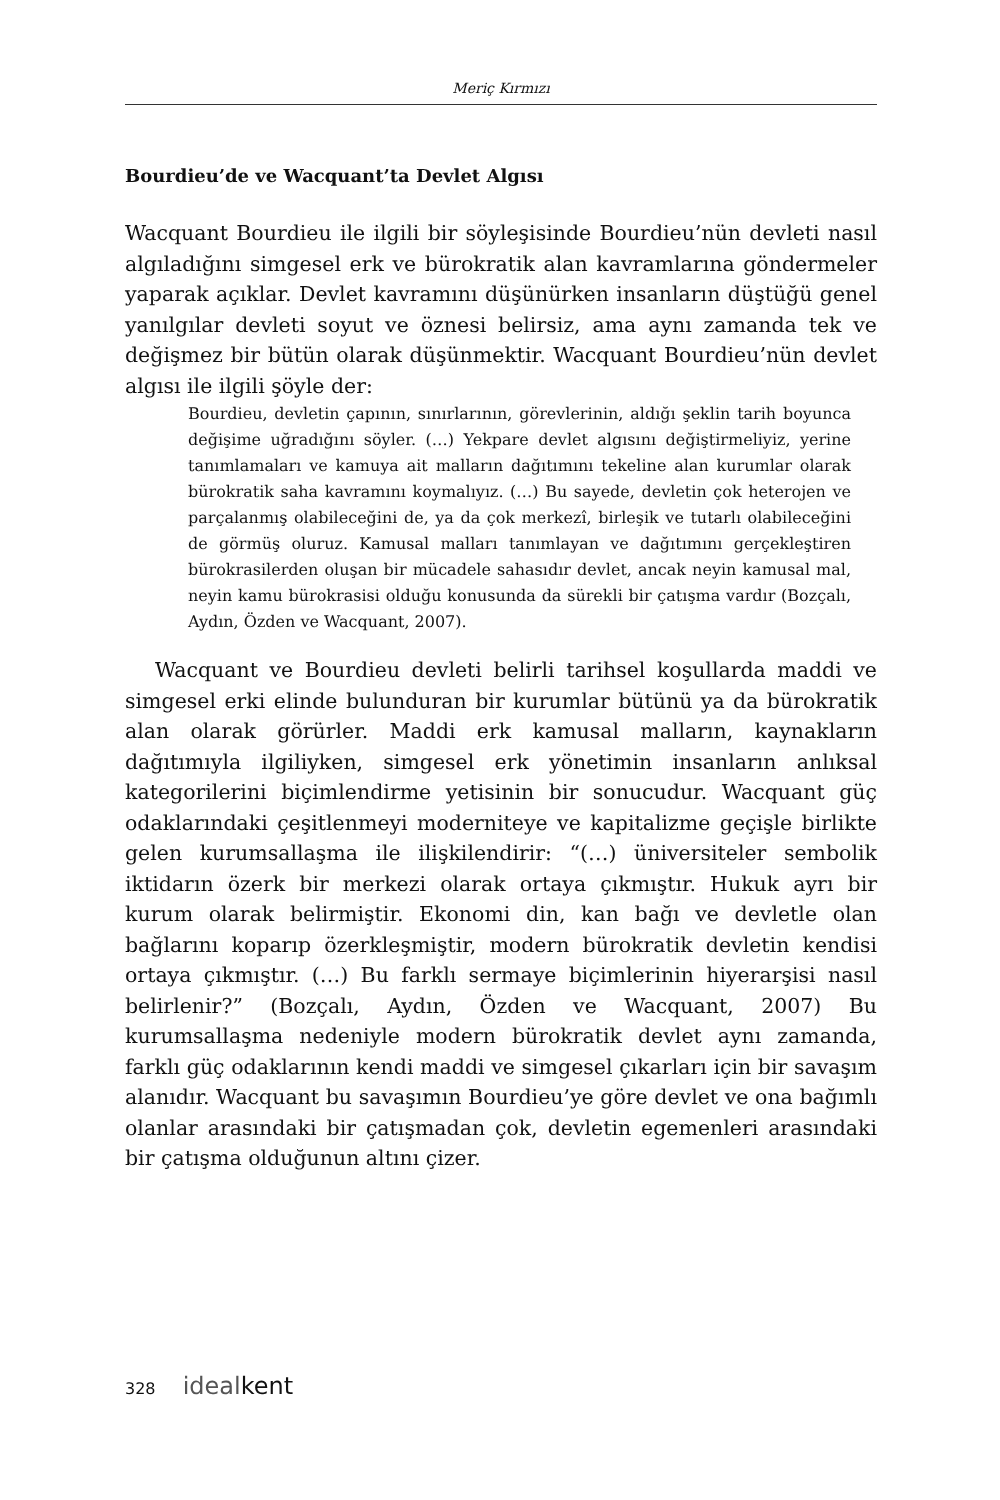Meriç Kırmızı
Bourdieu’de ve Wacquant’ta Devlet Algısı
Wacquant Bourdieu ile ilgili bir söyleşisinde Bourdieu’nün devleti nasıl algıladığını simgesel erk ve bürokratik alan kavramlarına göndermeler yaparak açıklar. Devlet kavramını düşünürken insanların düştüğü genel yanılgılar devleti soyut ve öznesi belirsiz, ama aynı zamanda tek ve değişmez bir bütün olarak düşünmektir. Wacquant Bourdieu’nün devlet algısı ile ilgili şöyle der:
Bourdieu, devletin çapının, sınırlarının, görevlerinin, aldığı şeklin tarih boyunca değişime uğradığını söyler. (…) Yekpare devlet algısını değiştirmeliyiz, yerine tanımlamaları ve kamuya ait malların dağıtımını tekeline alan kurumlar olarak bürokratik saha kavramını koymalıyız. (…) Bu sayede, devletin çok heterojen ve parçalanmış olabileceğini de, ya da çok merkezî, birleşik ve tutarlı olabileceğini de görmüş oluruz. Kamusal malları tanımlayan ve dağıtımını gerçekleştiren bürokrasilerden oluşan bir mücadele sahasıdır devlet, ancak neyin kamusal mal, neyin kamu bürokrasisi olduğu konusunda da sürekli bir çatışma vardır (Bozçalı, Aydın, Özden ve Wacquant, 2007).
Wacquant ve Bourdieu devleti belirli tarihsel koşullarda maddi ve simgesel erki elinde bulunduran bir kurumlar bütünü ya da bürokratik alan olarak görürler. Maddi erk kamusal malların, kaynakların dağıtımıyla ilgiliyken, simgesel erk yönetimin insanların anlıksal kategorilerini biçimlendirme yetisinin bir sonucudur. Wacquant güç odaklarındaki çeşitlenmeyi moderniteye ve kapitalizme geçişle birlikte gelen kurumsallaşma ile ilişkilendirir: “(…) üniversiteler sembolik iktidarın özerk bir merkezi olarak ortaya çıkmıştır. Hukuk ayrı bir kurum olarak belirmiştir. Ekonomi din, kan bağı ve devletle olan bağlarını koparıp özerkleşmiştir, modern bürokratik devletin kendisi ortaya çıkmıştır. (…) Bu farklı sermaye biçimlerinin hiyerarşisi nasıl belirlenir?” (Bozçalı, Aydın, Özden ve Wacquant, 2007) Bu kurumsallaşma nedeniyle modern bürokratik devlet aynı zamanda, farklı güç odaklarının kendi maddi ve simgesel çıkarları için bir savaşım alanıdır. Wacquant bu savaşımın Bourdieu’ye göre devlet ve ona bağımlı olanlar arasındaki bir çatışmadan çok, devletin egemenleri arasındaki bir çatışma olduğunun altını çizer.
328 idealkent